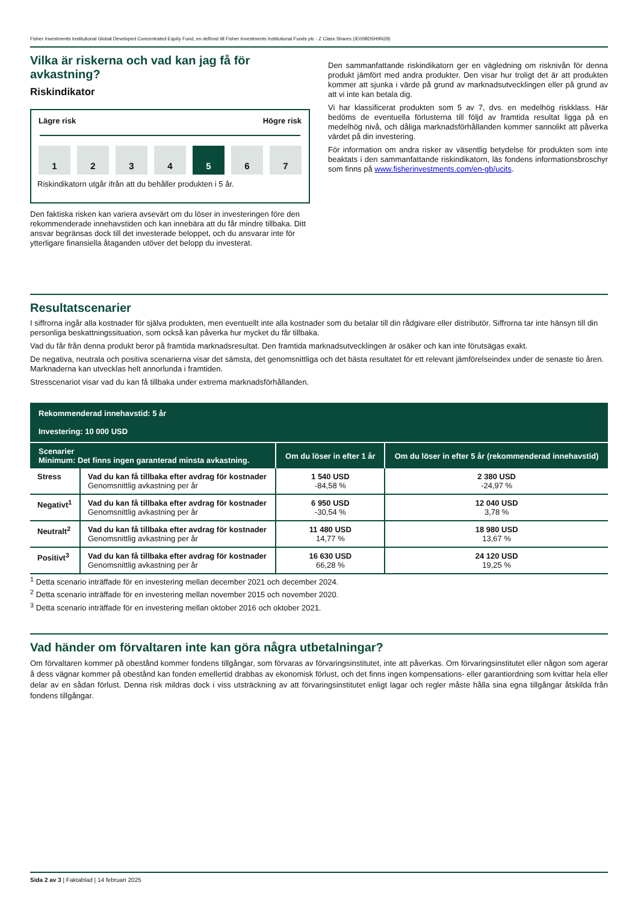Fisher Investments Institutional Global Developed Concentrated Equity Fund, en delfond till Fisher Investments Institutional Funds plc - Z Class Shares (IE00BD5H9N29)
Vilka är riskerna och vad kan jag få för avkastning?
Riskindikator
Lägre risk Högre risk
1 2 3 4 5 6 7
Riskindikatorn utgår ifrån att du behåller produkten i 5 år.
Den faktiska risken kan variera avsevärt om du löser in investeringen före den rekommenderade innehavstiden och kan innebära att du får mindre tillbaka. Ditt ansvar begränsas dock till det investerade beloppet, och du ansvarar inte för ytterligare finansiella åtaganden utöver det belopp du investerat.
Den sammanfattande riskindikatorn ger en vägledning om risknivån för denna produkt jämfört med andra produkter. Den visar hur troligt det är att produkten kommer att sjunka i värde på grund av marknadsutvecklingen eller på grund av att vi inte kan betala dig.
Vi har klassificerat produkten som 5 av 7, dvs. en medelhög riskklass. Här bedöms de eventuella förlusterna till följd av framtida resultat ligga på en medelhög nivå, och dåliga marknadsförhållanden kommer sannolikt att påverka värdet på din investering.
För information om andra risker av väsentlig betydelse för produkten som inte beaktats i den sammanfattande riskindikatorn, läs fondens informationsbroschyr som finns på www.fisherinvestments.com/en-gb/ucits.
Resultatscenarier
I siffrorna ingår alla kostnader för själva produkten, men eventuellt inte alla kostnader som du betalar till din rådgivare eller distributör. Siffrorna tar inte hänsyn till din personliga beskattningssituation, som också kan påverka hur mycket du får tillbaka.
Vad du får från denna produkt beror på framtida marknadsresultat. Den framtida marknadsutvecklingen är osäker och kan inte förutsägas exakt.
De negativa, neutrala och positiva scenarierna visar det sämsta, det genomsnittliga och det bästa resultatet för ett relevant jämförelseindex under de senaste tio åren. Marknaderna kan utvecklas helt annorlunda i framtiden.
Stresscenariot visar vad du kan få tillbaka under extrema marknadsförhållanden.
| Rekommenderad innehavstid: 5 år Investering: 10 000 USD | | | |
| --- | --- | --- | --- |
| Scenarier Minimum: Det finns ingen garanterad minsta avkastning. | | Om du löser in efter 1 år | Om du löser in efter 5 år (rekommenderad innehavstid) |
| Stress | Vad du kan få tillbaka efter avdrag för kostnader Genomsnittlig avkastning per år | 1 540 USD -84,58 % | 2 380 USD -24,97 % |
| Negativt<sup>1</sup> | Vad du kan få tillbaka efter avdrag för kostnader Genomsnittlig avkastning per år | 6 950 USD -30,54 % | 12 040 USD 3,78 % |
| Neutralt<sup>2</sup> | Vad du kan få tillbaka efter avdrag för kostnader Genomsnittlig avkastning per år | 11 480 USD 14,77 % | 18 980 USD 13,67 % |
| Positivt<sup>3</sup> | Vad du kan få tillbaka efter avdrag för kostnader Genomsnittlig avkastning per år | 16 630 USD 66,28 % | 24 120 USD 19,25 % |
<sup>1</sup> Detta scenario inträffade för en investering mellan december 2021 och december 2024.
<sup>2</sup> Detta scenario inträffade för en investering mellan november 2015 och november 2020.
<sup>3</sup> Detta scenario inträffade för en investering mellan oktober 2016 och oktober 2021.
Vad händer om förvaltaren inte kan göra några utbetalningar?
Om förvaltaren kommer på obestånd kommer fondens tillgångar, som förvaras av förvaringsinstitutet, inte att påverkas. Om förvaringsinstitutet eller någon som agerar å dess vägnar kommer på obestånd kan fonden emellertid drabbas av ekonomisk förlust, och det finns ingen kompensations- eller garantiordning som kvittar hela eller delar av en sådan förlust. Denna risk mildras dock i viss utsträckning av att förvaringsinstitutet enligt lagar och regler måste hålla sina egna tillgångar åtskilda från fondens tillgångar.
Sida 2 av 3 | Faktablad | 14 februari 2025